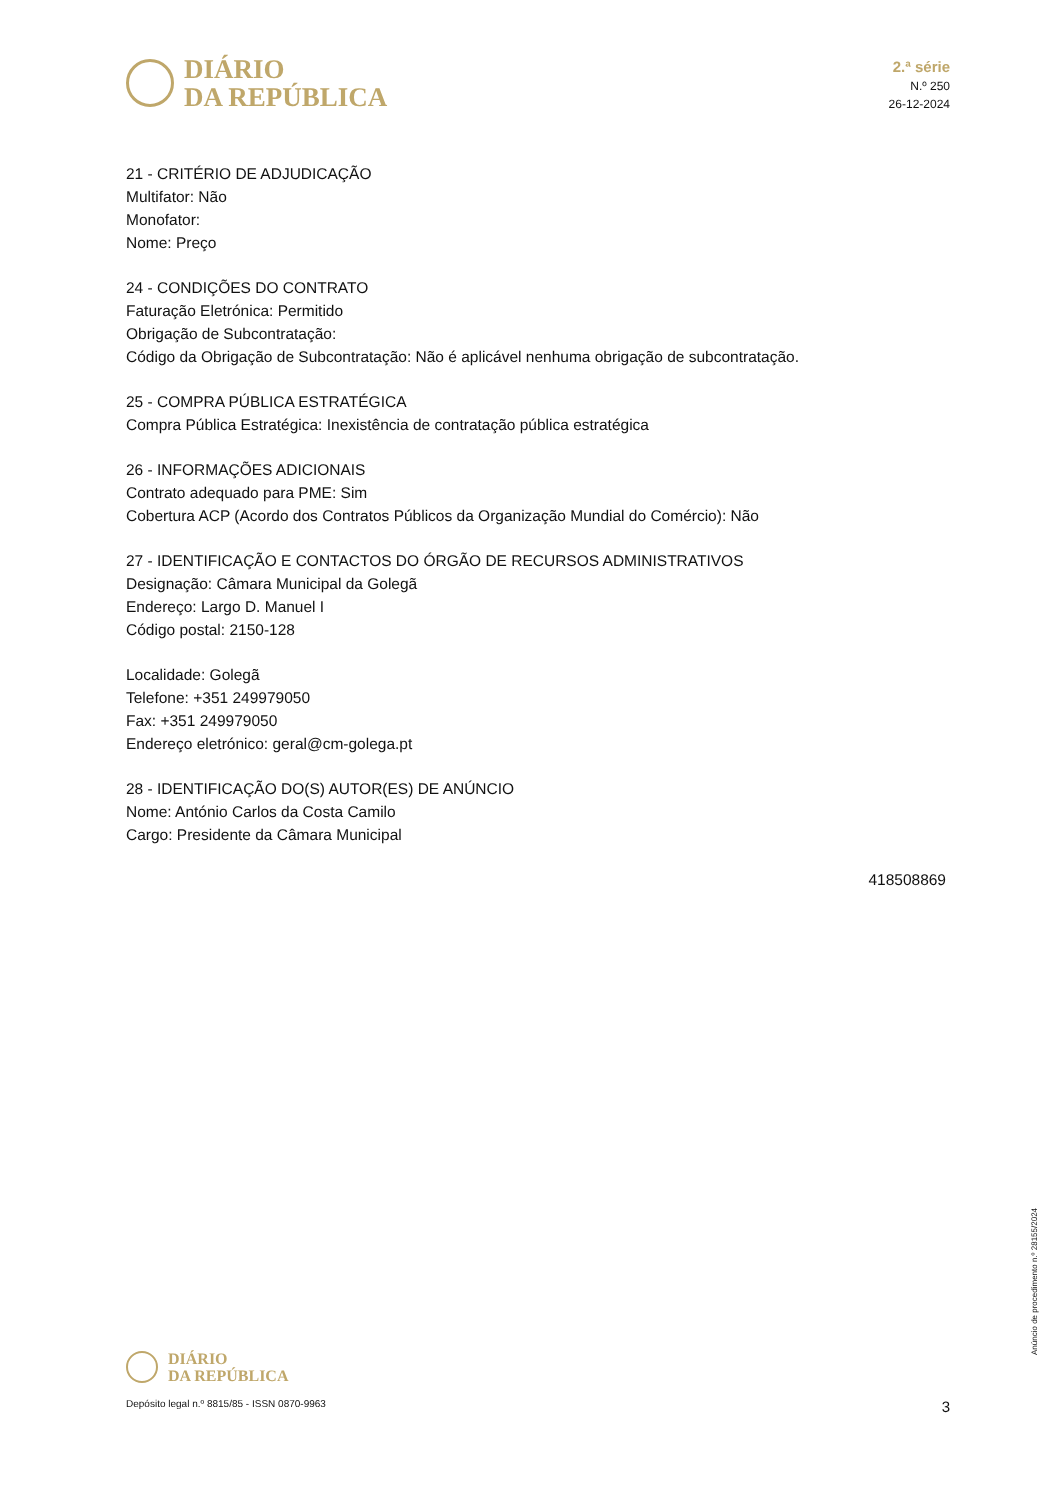DIÁRIO
DA REPÚBLICA
2.ª série
N.º 250
26-12-2024
21 - CRITÉRIO DE ADJUDICAÇÃO
Multifator: Não
Monofator:
Nome: Preço
24 - CONDIÇÕES DO CONTRATO
Faturação Eletrónica: Permitido
Obrigação de Subcontratação:
Código da Obrigação de Subcontratação: Não é aplicável nenhuma obrigação de subcontratação.
25 - COMPRA PÚBLICA ESTRATÉGICA
Compra Pública Estratégica: Inexistência de contratação pública estratégica
26 - INFORMAÇÕES ADICIONAIS
Contrato adequado para PME: Sim
Cobertura ACP (Acordo dos Contratos Públicos da Organização Mundial do Comércio): Não
27 - IDENTIFICAÇÃO E CONTACTOS DO ÓRGÃO DE RECURSOS ADMINISTRATIVOS
Designação: Câmara Municipal da Golegã
Endereço: Largo D. Manuel I
Código postal: 2150-128
Localidade: Golegã
Telefone: +351 249979050
Fax: +351 249979050
Endereço eletrónico: geral@cm-golega.pt
28 - IDENTIFICAÇÃO DO(S) AUTOR(ES) DE ANÚNCIO
Nome: António Carlos da Costa Camilo
Cargo: Presidente da Câmara Municipal
418508869
Anúncio de procedimento n.º 28155/2024
DIÁRIO
DA REPÚBLICA
Depósito legal n.º 8815/85 - ISSN 0870-9963 3